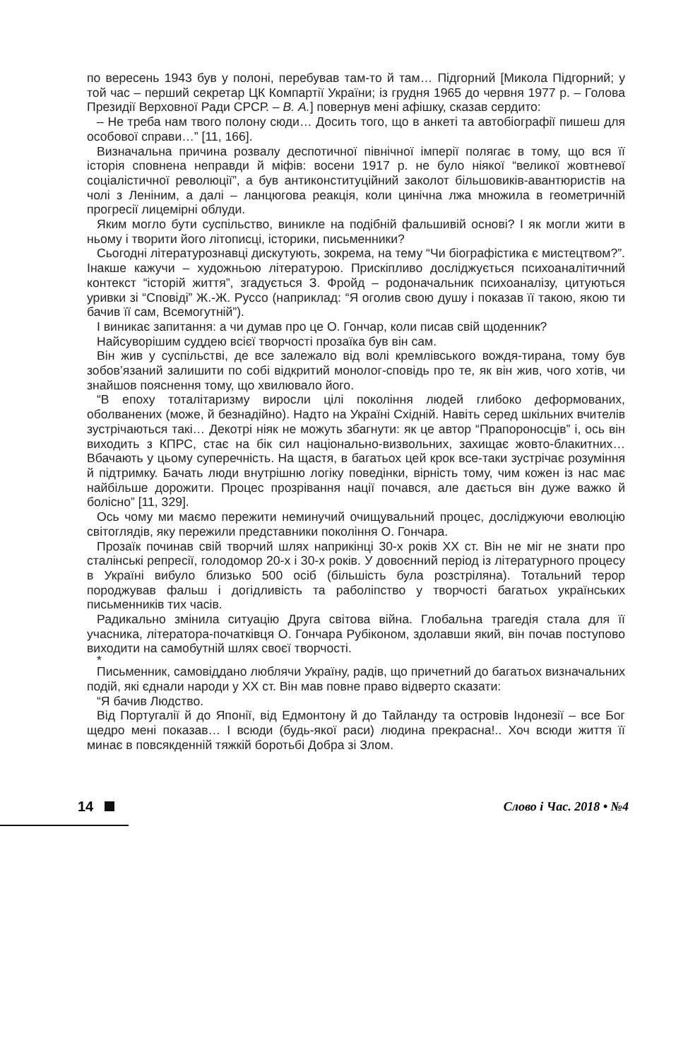по вересень 1943 був у полоні, перебував там-то й там… Підгорний [Микола Підгорний; у той час – перший секретар ЦК Компартії України; із грудня 1965 до червня 1977 р. – Голова Президії Верховної Ради СРСР. – В. А.] повернув мені афішку, сказав сердито:
– Не треба нам твого полону сюди… Досить того, що в анкеті та автобіографії пишеш для особової справи…” [11, 166].
Визначальна причина розвалу деспотичної північної імперії полягає в тому, що вся її історія сповнена неправди й міфів: восени 1917 р. не було ніякої “великої жовтневої соціалістичної революції”, а був антиконституційний заколот більшовиків-авантюристів на чолі з Леніним, а далі – ланцюгова реакція, коли цинічна лжа множила в геометричній прогресії лицемірні облуди.
Яким могло бути суспільство, виникле на подібній фальшивій основі? І як могли жити в ньому і творити його літописці, історики, письменники?
Сьогодні літературознавці дискутують, зокрема, на тему “Чи біографістика є мистецтвом?”. Інакше кажучи – художньою літературою. Прискіпливо досліджується психоаналітичний контекст “історій життя”, згадується З. Фройд – родоначальник психоаналізу, цитуються уривки зі “Сповіді” Ж.-Ж. Руссо (наприклад: “Я оголив свою душу і показав її такою, якою ти бачив її сам, Всемогутній”).
І виникає запитання: а чи думав про це О. Гончар, коли писав свій щоденник?
Найсуворішим суддею всієї творчості прозаїка був він сам.
Він жив у суспільстві, де все залежало від волі кремлівського вождя-тирана, тому був зобов’язаний залишити по собі відкритий монолог-сповідь про те, як він жив, чого хотів, чи знайшов пояснення тому, що хвилювало його.
“В епоху тоталітаризму виросли цілі покоління людей глибоко деформованих, оболванених (може, й безнадійно). Надто на Україні Східній. Навіть серед шкільних вчителів зустрічаються такі… Декотрі ніяк не можуть збагнути: як це автор “Прапороносців” і, ось він виходить з КПРС, стає на бік сил національно-визвольних, захищає жовто-блакитних… Вбачають у цьому суперечність. На щастя, в багатьох цей крок все-таки зустрічає розуміння й підтримку. Бачать люди внутрішню логіку поведінки, вірність тому, чим кожен із нас має найбільше дорожити. Процес прозрівання нації почався, але дається він дуже важко й болісно” [11, 329].
Ось чому ми маємо пережити неминучий очищувальний процес, досліджуючи еволюцію світоглядів, яку пережили представники покоління О. Гончара.
Прозаїк починав свій творчий шлях наприкінці 30-х років ХХ ст. Він не міг не знати про сталінські репресії, голодомор 20-х і 30-х років. У довоєнний період із літературного процесу в Україні вибуло близько 500 осіб (більшість була розстріляна). Тотальний терор породжував фальш і догідливість та раболіпство у творчості багатьох українських письменників тих часів.
Радикально змінила ситуацію Друга світова війна. Глобальна трагедія стала для її учасника, літератора-початківця О. Гончара Рубіконом, здолавши який, він почав поступово виходити на самобутній шлях своєї творчості.
*
Письменник, самовіддано люблячи Україну, радів, що причетний до багатьох визначальних подій, які єднали народи у ХХ ст. Він мав повне право відверто сказати:
“Я бачив Людство.
Від Португалії й до Японії, від Едмонтону й до Тайланду та островів Індонезії – все Бог щедро мені показав… І всюди (будь-якої раси) людина прекрасна!.. Хоч всюди життя її минає в повсякденній тяжкій боротьбі Добра зі Злом.
14 Слово і Час. 2018 • №4